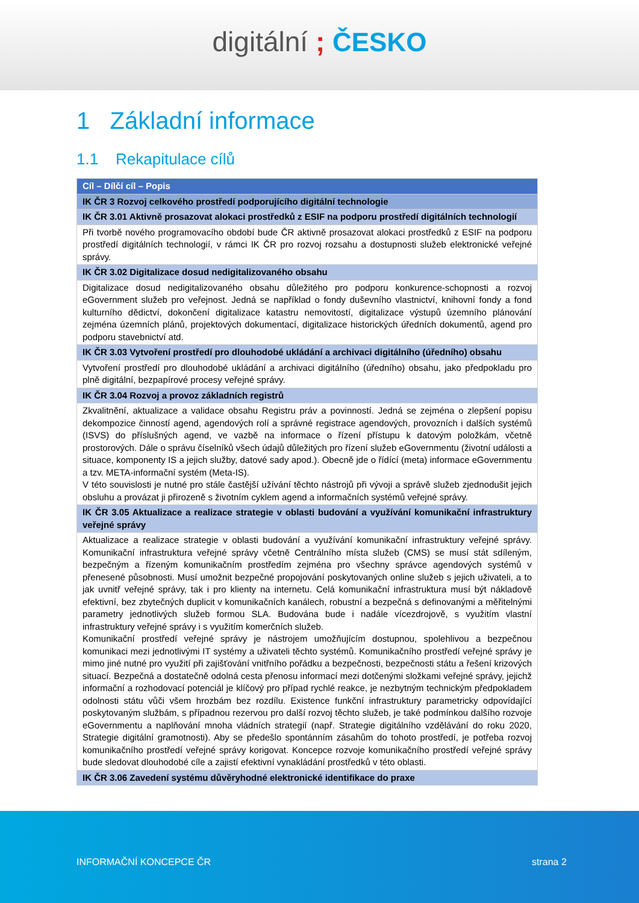digitální ; ČESKO
1 Základní informace
1.1 Rekapitulace cílů
| Cíl – Dílčí cíl – Popis |
| --- |
| IK ČR 3 Rozvoj celkového prostředí podporujícího digitální technologie |
| IK ČR 3.01 Aktivně prosazovat alokaci prostředků z ESIF na podporu prostředí digitálních technologií |
| Při tvorbě nového programovacího období bude ČR aktivně prosazovat alokaci prostředků z ESIF na podporu prostředí digitálních technologií, v rámci IK ČR pro rozvoj rozsahu a dostupnosti služeb elektronické veřejné správy. |
| IK ČR 3.02 Digitalizace dosud nedigitalizovaného obsahu |
| Digitalizace dosud nedigitalizovaného obsahu důležitého pro podporu konkurence-schopnosti a rozvoj eGovernment služeb pro veřejnost. Jedná se například o fondy duševního vlastnictví, knihovní fondy a fond kulturního dědictví, dokončení digitalizace katastru nemovitostí, digitalizace výstupů územního plánování zejména územních plánů, projektových dokumentací, digitalizace historických úředních dokumentů, agend pro podporu stavebnictví atd. |
| IK ČR 3.03 Vytvoření prostředí pro dlouhodobé ukládání a archivaci digitálního (úředního) obsahu |
| Vytvoření prostředí pro dlouhodobé ukládání a archivaci digitálního (úředního) obsahu, jako předpokladu pro plně digitální, bezpapírové procesy veřejné správy. |
| IK ČR 3.04 Rozvoj a provoz základních registrů |
| Zkvalitnění, aktualizace a validace obsahu Registru práv a povinností. Jedná se zejména o zlepšení popisu dekompozice činností agend, agendových rolí a správné registrace agendových, provozních i dalších systémů (ISVS) do příslušných agend, ve vazbě na informace o řízení přístupu k datovým položkám, včetně prostorových. Dále o správu číselníků všech údajů důležitých pro řízení služeb eGovernmentu (životní události a situace, komponenty IS a jejich služby, datové sady apod.). Obecně jde o řídící (meta) informace eGovernmentu a tzv. META-informační systém (Meta-IS). V této souvislosti je nutné pro stále častější užívání těchto nástrojů při vývoji a správě služeb zjednodušit jejich obsluhu a provázat ji přirozeně s životním cyklem agend a informačních systémů veřejné správy. |
| IK ČR 3.05 Aktualizace a realizace strategie v oblasti budování a využívání komunikační infrastruktury veřejné správy |
| Aktualizace a realizace strategie v oblasti budování a využívání komunikační infrastruktury veřejné správy. Komunikační infrastruktura veřejné správy včetně Centrálního místa služeb (CMS) se musí stát sdíleným, bezpečným a řízeným komunikačním prostředím zejména pro všechny správce agendových systémů v přenesené působnosti. Musí umožnit bezpečné propojování poskytovaných online služeb s jejich uživateli, a to jak uvnitř veřejné správy, tak i pro klienty na internetu. Celá komunikační infrastruktura musí být nákladově efektivní, bez zbytečných duplicit v komunikačních kanálech, robustní a bezpečná s definovanými a měřitelnými parametry jednotlivých služeb formou SLA. Budována bude i nadále vícezdrojově, s využitím vlastní infrastruktury veřejné správy i s využitím komerčních služeb. Komunikační prostředí veřejné správy je nástrojem umožňujícím dostupnou, spolehlivou a bezpečnou komunikaci mezi jednotlivými IT systémy a uživateli těchto systémů. Komunikačního prostředí veřejné správy je mimo jiné nutné pro využití při zajišťování vnitřního pořádku a bezpečnosti, bezpečnosti státu a řešení krizových situací. Bezpečná a dostatečně odolná cesta přenosu informací mezi dotčenými složkami veřejné správy, jejichž informační a rozhodovací potenciál je klíčový pro případ rychlé reakce, je nezbytným technickým předpokladem odolnosti státu vůči všem hrozbám bez rozdílu. Existence funkční infrastruktury parametricky odpovídající poskytovaným službám, s případnou rezervou pro další rozvoj těchto služeb, je také podmínkou dalšího rozvoje eGovernmentu a naplňování mnoha vládních strategií (např. Strategie digitálního vzdělávání do roku 2020, Strategie digitální gramotnosti). Aby se předešlo spontánním zásahům do tohoto prostředí, je potřeba rozvoj komunikačního prostředí veřejné správy korigovat. Koncepce rozvoje komunikačního prostředí veřejné správy bude sledovat dlouhodobé cíle a zajistí efektivní vynakládání prostředků v této oblasti. |
| IK ČR 3.06 Zavedení systému důvěryhodné elektronické identifikace do praxe |
INFORMAČNÍ KONCEPCE ČR strana 2